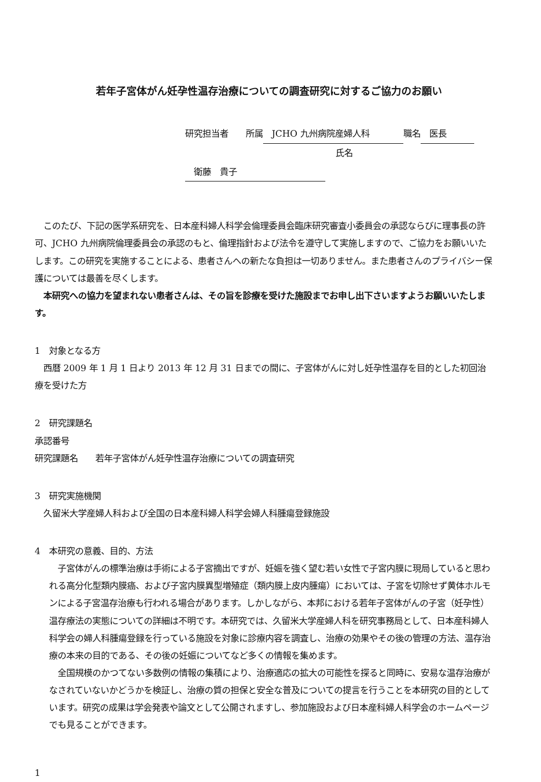若年子宮体がん妊孕性温存治療についての調査研究に対するご協力のお願い
研究担当者　　所属　JCHO 九州病院産婦人科 職名　医長
氏名　衛藤　貴子
　このたび、下記の医学系研究を、日本産科婦人科学会倫理委員会臨床研究審査小委員会の承認ならびに理事長の許可、JCHO 九州病院倫理委員会の承認のもと、倫理指針および法令を遵守して実施しますので、ご協力をお願いいたします。この研究を実施することによる、患者さんへの新たな負担は一切ありません。また患者さんのプライバシー保護については最善を尽くします。
　本研究への協力を望まれない患者さんは、その旨を診療を受けた施設までお申し出下さいますようお願いいたします。
1　対象となる方
　西暦 2009 年 1 月 1 日より 2013 年 12 月 31 日までの間に、子宮体がんに対し妊孕性温存を目的とした初回治療を受けた方
2　研究課題名
承認番号
研究課題名　　若年子宮体がん妊孕性温存治療についての調査研究
3　研究実施機関
　久留米大学産婦人科および全国の日本産科婦人科学会婦人科腫瘍登録施設
4　本研究の意義、目的、方法
　子宮体がんの標準治療は手術による子宮摘出ですが、妊娠を強く望む若い女性で子宮内膜に現局していると思われる高分化型類内膜癌、および子宮内膜異型増殖症（類内膜上皮内腫瘍）においては、子宮を切除せず黄体ホルモンによる子宮温存治療も行われる場合があります。しかしながら、本邦における若年子宮体がんの子宮（妊孕性）温存療法の実態についての詳細は不明です。本研究では、久留米大学産婦人科を研究事務局として、日本産科婦人科学会の婦人科腫瘍登録を行っている施設を対象に診療内容を調査し、治療の効果やその後の管理の方法、温存治療の本来の目的である、その後の妊娠についてなど多くの情報を集めます。
　全国規模のかつてない多数例の情報の集積により、治療適応の拡大の可能性を探ると同時に、安易な温存治療がなされていないかどうかを検証し、治療の質の担保と安全な普及についての提言を行うことを本研究の目的としています。研究の成果は学会発表や論文として公開されますし、参加施設および日本産科婦人科学会のホームページでも見ることができます。
1